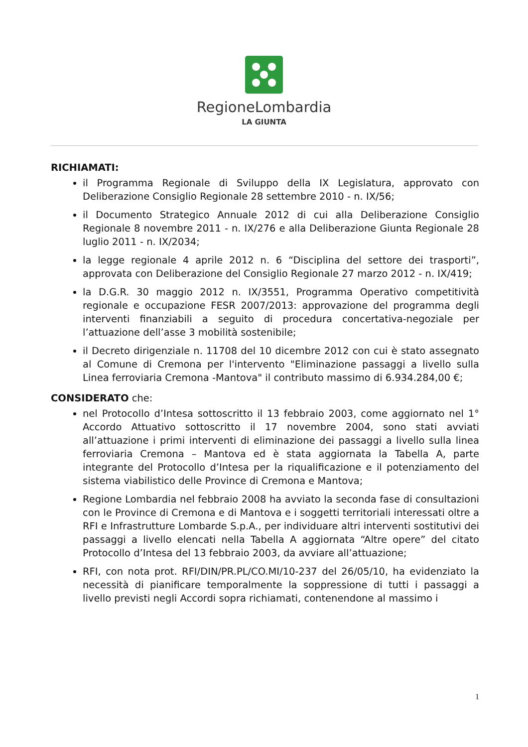RegioneLombardia
LA GIUNTA
RICHIAMATI:
il Programma Regionale di Sviluppo della IX Legislatura, approvato con Deliberazione Consiglio Regionale 28 settembre 2010 - n. IX/56;
il Documento Strategico Annuale 2012 di cui alla Deliberazione Consiglio Regionale 8 novembre 2011 - n. IX/276 e alla Deliberazione Giunta Regionale 28 luglio 2011 - n. IX/2034;
la legge regionale 4 aprile 2012 n. 6 “Disciplina del settore dei trasporti”, approvata con Deliberazione del Consiglio Regionale 27 marzo 2012 - n. IX/419;
la D.G.R. 30 maggio 2012 n. IX/3551, Programma Operativo competitività regionale e occupazione FESR 2007/2013: approvazione del programma degli interventi finanziabili a seguito di procedura concertativa-negoziale per l’attuazione dell’asse 3 mobilità sostenibile;
il Decreto dirigenziale n. 11708 del 10 dicembre 2012 con cui è stato assegnato al Comune di Cremona per l'intervento "Eliminazione passaggi a livello sulla Linea ferroviaria Cremona -Mantova" il contributo massimo di 6.934.284,00 €;
CONSIDERATO che:
nel Protocollo d’Intesa sottoscritto il 13 febbraio 2003, come aggiornato nel 1° Accordo Attuativo sottoscritto il 17 novembre 2004, sono stati avviati all’attuazione i primi interventi di eliminazione dei passaggi a livello sulla linea ferroviaria Cremona – Mantova ed è stata aggiornata la Tabella A, parte integrante del Protocollo d’Intesa per la riqualificazione e il potenziamento del sistema viabilistico delle Province di Cremona e Mantova;
Regione Lombardia nel febbraio 2008 ha avviato la seconda fase di consultazioni con le Province di Cremona e di Mantova e i soggetti territoriali interessati oltre a RFI e Infrastrutture Lombarde S.p.A., per individuare altri interventi sostitutivi dei passaggi a livello elencati nella Tabella A aggiornata “Altre opere” del citato Protocollo d’Intesa del 13 febbraio 2003, da avviare all’attuazione;
RFI, con nota prot. RFI/DIN/PR.PL/CO.MI/10-237 del 26/05/10, ha evidenziato la necessità di pianificare temporalmente la soppressione di tutti i passaggi a livello previsti negli Accordi sopra richiamati, contenendone al massimo i
1